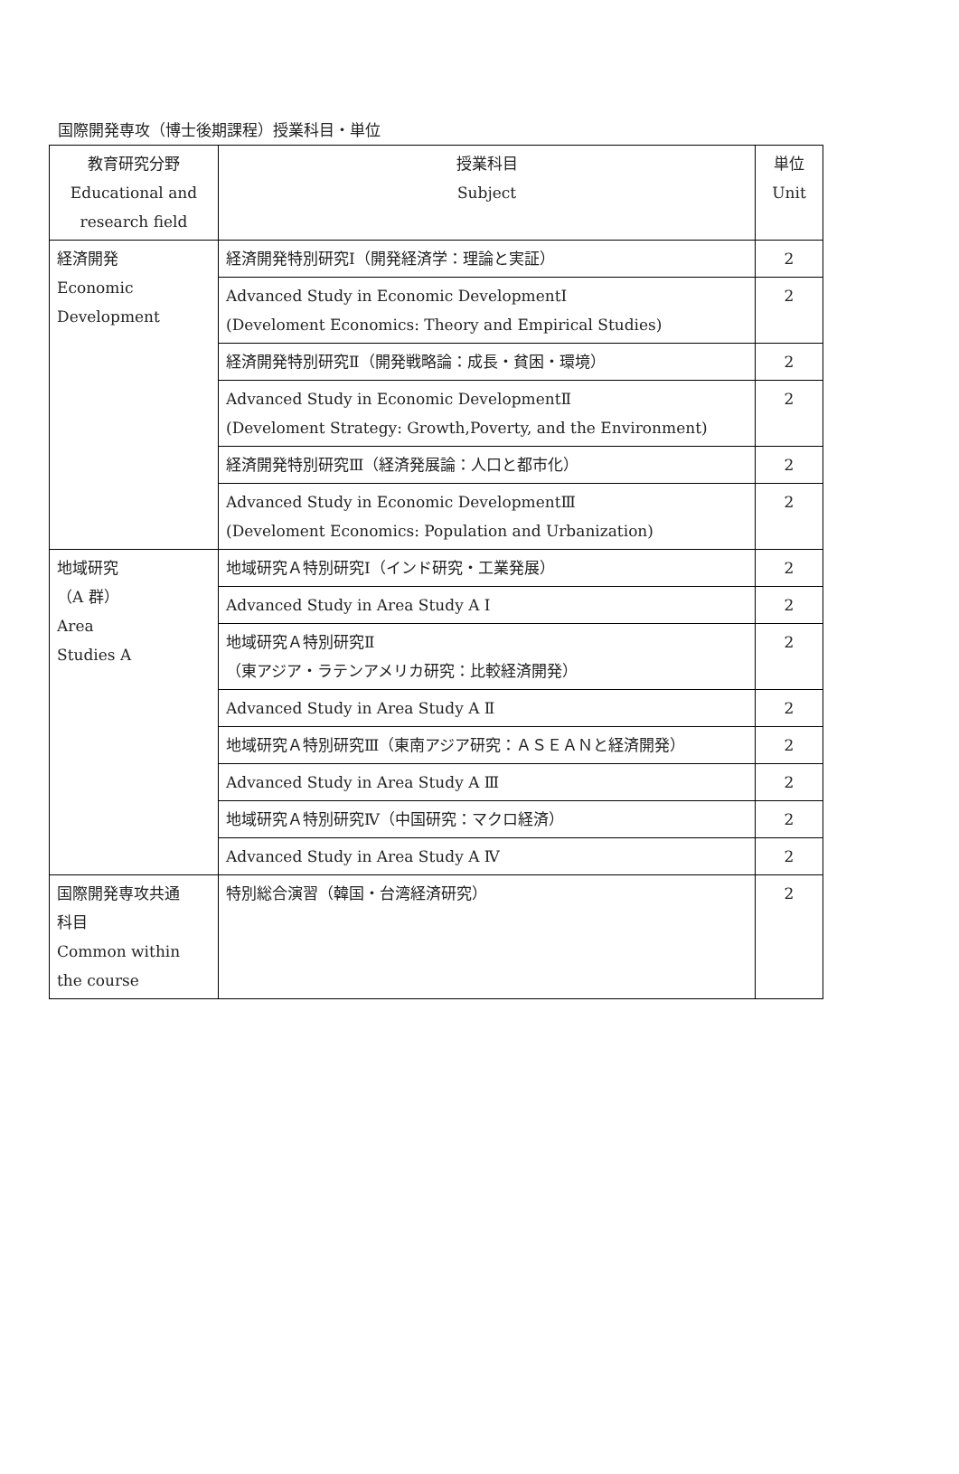国際開発専攻（博士後期課程）授業科目・単位
| 教育研究分野 Educational and research field | 授業科目 Subject | 単位 Unit |
| 経済開発 Economic Development | 経済開発特別研究Ⅰ（開発経済学：理論と実証） | 2 |
| | Advanced Study in Economic DevelopmentⅠ (Develoment Economics: Theory and Empirical Studies) | 2 |
| | 経済開発特別研究Ⅱ（開発戦略論：成長・貧困・環境） | 2 |
| | Advanced Study in Economic DevelopmentⅡ (Develoment Strategy: Growth,Poverty, and the Environment) | 2 |
| | 経済開発特別研究Ⅲ（経済発展論：人口と都市化） | 2 |
| | Advanced Study in Economic DevelopmentⅢ (Develoment Economics: Population and Urbanization) | 2 |
| 地域研究 （A 群） Area Studies A | 地域研究Ａ特別研究Ⅰ（インド研究・工業発展） | 2 |
| | Advanced Study in Area Study A Ⅰ | 2 |
| | 地域研究Ａ特別研究Ⅱ （東アジア・ラテンアメリカ研究：比較経済開発） | 2 |
| | Advanced Study in Area Study A Ⅱ | 2 |
| | 地域研究Ａ特別研究Ⅲ（東南アジア研究：ＡＳＥＡＮと経済開発） | 2 |
| | Advanced Study in Area Study A Ⅲ | 2 |
| | 地域研究Ａ特別研究Ⅳ（中国研究：マクロ経済） | 2 |
| | Advanced Study in Area Study A Ⅳ | 2 |
| 国際開発専攻共通 科目 Common within the course | 特別総合演習（韓国・台湾経済研究） | 2 |